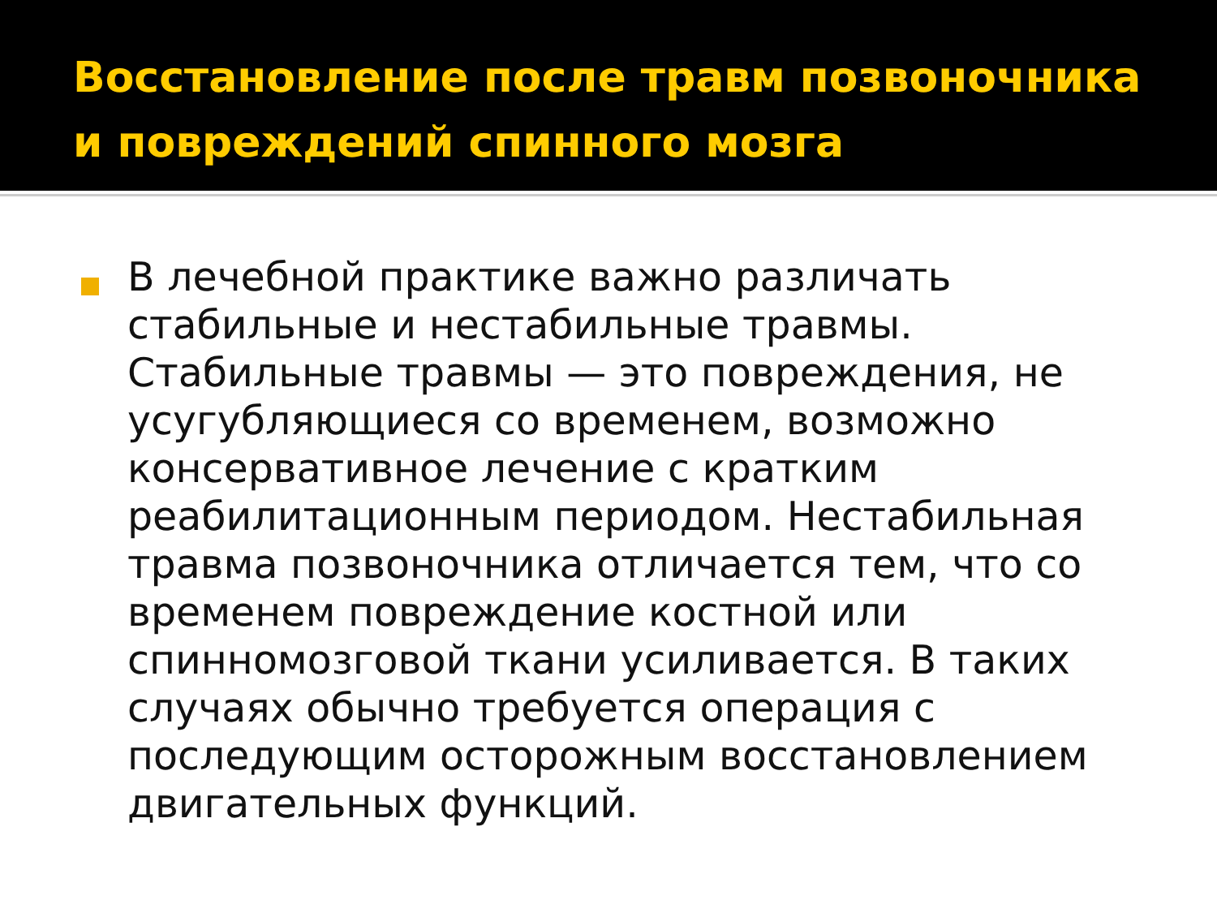Восстановление после травм позвоночника и повреждений спинного мозга
В лечебной практике важно различать стабильные и нестабильные травмы. Стабильные травмы — это повреждения, не усугубляющиеся со временем, возможно консервативное лечение с кратким реабилитационным периодом. Нестабильная травма позвоночника отличается тем, что со временем повреждение костной или спинномозговой ткани усиливается. В таких случаях обычно требуется операция с последующим осторожным восстановлением двигательных функций.